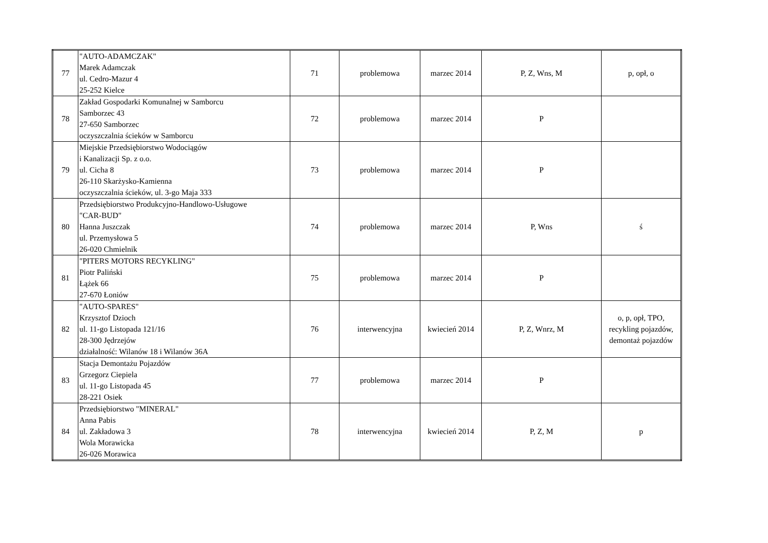| 77 | "AUTO-ADAMCZAK" Marek Adamczak ul. Cedro-Mazur 4 25-252 Kielce | 71 | problemowa | marzec 2014 | P, Z, Wns, M | p, opł, o |
| 78 | Zakład Gospodarki Komunalnej w Samborcu Samborzec 43 27-650 Samborzec oczyszczalnia ścieków w Samborcu | 72 | problemowa | marzec 2014 | P | |
| 79 | Miejskie Przedsiębiorstwo Wodociągów i Kanalizacji Sp. z o.o. ul. Cicha 8 26-110 Skarżysko-Kamienna oczyszczalnia ścieków, ul. 3-go Maja 333 | 73 | problemowa | marzec 2014 | P | |
| 80 | Przedsiębiorstwo Produkcyjno-Handlowo-Usługowe "CAR-BUD" Hanna Juszczak ul. Przemysłowa 5 26-020 Chmielnik | 74 | problemowa | marzec 2014 | P, Wns | ś |
| 81 | "PITERS MOTORS RECYKLING" Piotr Paliński Łążek 66 27-670 Łoniów | 75 | problemowa | marzec 2014 | P | |
| 82 | "AUTO-SPARES" Krzysztof Dzioch ul. 11-go Listopada 121/16 28-300 Jędrzejów działalność: Wilanów 18 i Wilanów 36A | 76 | interwencyjna | kwiecień 2014 | P, Z, Wnrz, M | o, p, opł, TPO, recykling pojazdów, demontaż pojazdów |
| 83 | Stacja Demontażu Pojazdów Grzegorz Ciepiela ul. 11-go Listopada 45 28-221 Osiek | 77 | problemowa | marzec 2014 | P | |
| 84 | Przedsiębiorstwo "MINERAL" Anna Pabis ul. Zakładowa 3 Wola Morawicka 26-026 Morawica | 78 | interwencyjna | kwiecień 2014 | P, Z, M | p |